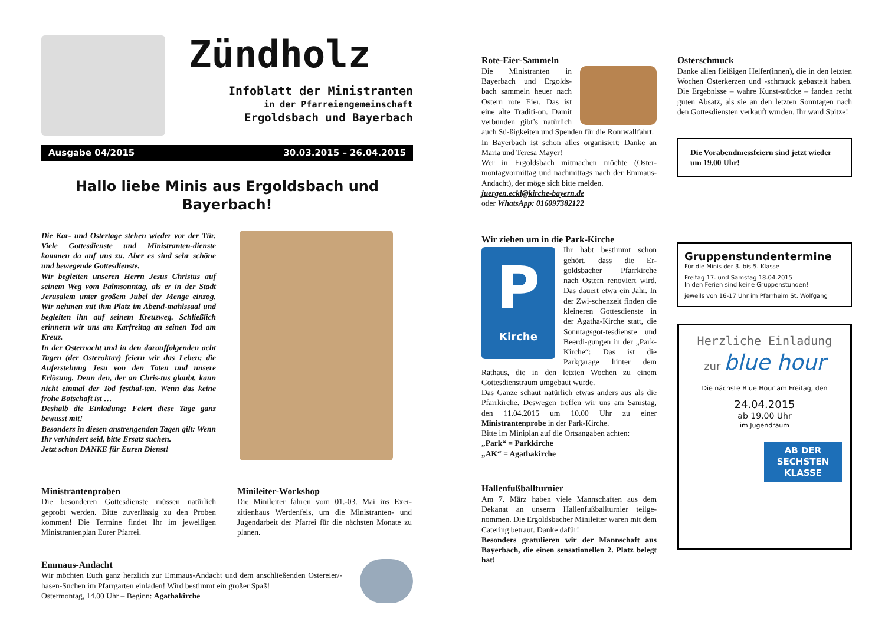Zündholz
Infoblatt der Ministranten
in der Pfarreiengemeinschaft
Ergoldsbach und Bayerbach
Ausgabe 04/2015 30.03.2015 – 26.04.2015
Hallo liebe Minis aus Ergoldsbach und Bayerbach!
Die Kar- und Ostertage stehen wieder vor der Tür. Viele Gottesdienste und Ministranten-dienste kommen da auf uns zu. Aber es sind sehr schöne und bewegende Gottesdienste.
Wir begleiten unseren Herrn Jesus Christus auf seinem Weg vom Palmsonntag, als er in der Stadt Jerusalem unter großem Jubel der Menge einzog. Wir nehmen mit ihm Platz im Abend-mahlssaal und begleiten ihn auf seinem Kreuzweg. Schließlich erinnern wir uns am Karfreitag an seinen Tod am Kreuz.
In der Osternacht und in den darauffolgenden acht Tagen (der Osteroktav) feiern wir das Leben: die Auferstehung Jesu von den Toten und unsere Erlösung. Denn den, der an Chris-tus glaubt, kann nicht einmal der Tod festhal-ten. Wenn das keine frohe Botschaft ist …
Deshalb die Einladung: Feiert diese Tage ganz bewusst mit!
Besonders in diesen anstrengenden Tagen gilt: Wenn Ihr verhindert seid, bitte Ersatz suchen.
Jetzt schon DANKE für Euren Dienst!
Ministrantenproben
Die besonderen Gottesdienste müssen natürlich geprobt werden. Bitte zuverlässig zu den Proben kommen! Die Termine findet Ihr im jeweiligen Ministrantenplan Eurer Pfarrei.
Minileiter-Workshop
Die Minileiter fahren vom 01.-03. Mai ins Exer-zitienhaus Werdenfels, um die Ministranten- und Jugendarbeit der Pfarrei für die nächsten Monate zu planen.
Emmaus-Andacht
Wir möchten Euch ganz herzlich zur Emmaus-Andacht und dem anschließenden Ostereier/-hasen-Suchen im Pfarrgarten einladen! Wird bestimmt ein großer Spaß!
Ostermontag, 14.00 Uhr – Beginn: Agathakirche
Rote-Eier-Sammeln
Die Ministranten in Bayerbach und Ergolds-bach sammeln heuer nach Ostern rote Eier. Das ist eine alte Traditi-on. Damit verbunden gibt’s natürlich auch Sü-ßigkeiten und Spenden für die Romwallfahrt.
In Bayerbach ist schon alles organisiert: Danke an Maria und Teresa Mayer!
Wer in Ergoldsbach mitmachen möchte (Oster-montagvormittag und nachmittags nach der Emmaus-Andacht), der möge sich bitte melden.
juergen.eckl@kirche-bayern.de
oder WhatsApp: 016097382122
Wir ziehen um in die Park-Kirche
P
Kirche
Ihr habt bestimmt schon gehört, dass die Er-goldsbacher Pfarrkirche nach Ostern renoviert wird. Das dauert etwa ein Jahr. In der Zwi-schenzeit finden die kleineren Gottesdienste in der Agatha-Kirche statt, die Sonntagsgot-tesdienste und Beerdi-gungen in der „Park-Kirche“: Das ist die Parkgarage hinter dem Rathaus, die in den letzten Wochen zu einem Gottesdienstraum umgebaut wurde.
Das Ganze schaut natürlich etwas anders aus als die Pfarrkirche. Deswegen treffen wir uns am Samstag, den 11.04.2015 um 10.00 Uhr zu einer Ministrantenprobe in der Park-Kirche.
Bitte im Miniplan auf die Ortsangaben achten:
„Park“ = Parkkirche
„AK“ = Agathakirche
Hallenfußballturnier
Am 7. März haben viele Mannschaften aus dem Dekanat an unserm Hallenfußballturnier teilge-nommen. Die Ergoldsbacher Minileiter waren mit dem Catering betraut. Danke dafür!
Besonders gratulieren wir der Mannschaft aus Bayerbach, die einen sensationellen 2. Platz belegt hat!
Osterschmuck
Danke allen fleißigen Helfer(innen), die in den letzten Wochen Osterkerzen und -schmuck gebastelt haben. Die Ergebnisse – wahre Kunst-stücke – fanden recht guten Absatz, als sie an den letzten Sonntagen nach den Gottesdiensten verkauft wurden. Ihr ward Spitze!
Die Vorabendmessfeiern sind jetzt wieder um 19.00 Uhr!
Gruppenstundentermine
Für die Minis der 3. bis 5. Klasse
Freitag 17. und Samstag 18.04.2015
In den Ferien sind keine Gruppenstunden!
jeweils von 16-17 Uhr im Pfarrheim St. Wolfgang
Herzliche Einladung
zur blue hour
Die nächste Blue Hour am Freitag, den
24.04.2015
ab 19.00 Uhr
im Jugendraum
AB DER SECHSTEN KLASSE